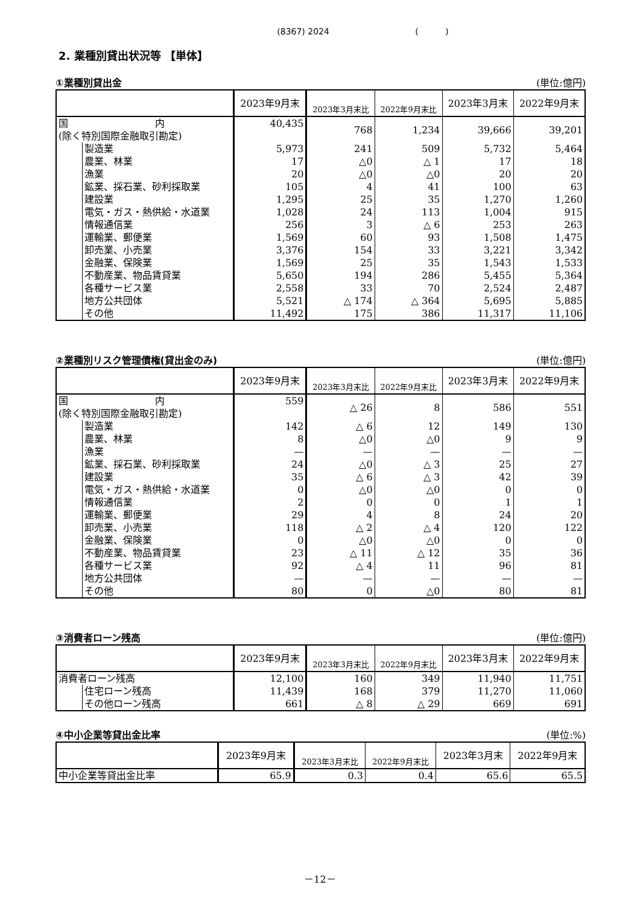(8367) 2024 ( )
2. 業種別貸出状況等 【単体】
①業種別貸出金 (単位:億円)
| | | 2023年9月末 | 2023年3月末比 | 2022年9月末比 | 2023年3月末 | 2022年9月末 |
| --- | --- | --- | --- | --- | --- | --- |
| 国 内 (除く特別国際金融取引勘定) | | 40,435 | 768 | 1,234 | 39,666 | 39,201 |
| | 製造業 | 5,973 | 241 | 509 | 5,732 | 5,464 |
| | 農業、林業 | 17 | △0 | △ 1 | 17 | 18 |
| | 漁業 | 20 | △0 | △0 | 20 | 20 |
| | 鉱業、採石業、砂利採取業 | 105 | 4 | 41 | 100 | 63 |
| | 建設業 | 1,295 | 25 | 35 | 1,270 | 1,260 |
| | 電気・ガス・熱供給・水道業 | 1,028 | 24 | 113 | 1,004 | 915 |
| | 情報通信業 | 256 | 3 | △ 6 | 253 | 263 |
| | 運輸業、郵便業 | 1,569 | 60 | 93 | 1,508 | 1,475 |
| | 卸売業、小売業 | 3,376 | 154 | 33 | 3,221 | 3,342 |
| | 金融業、保険業 | 1,569 | 25 | 35 | 1,543 | 1,533 |
| | 不動産業、物品賃貸業 | 5,650 | 194 | 286 | 5,455 | 5,364 |
| | 各種サービス業 | 2,558 | 33 | 70 | 2,524 | 2,487 |
| | 地方公共団体 | 5,521 | △ 174 | △ 364 | 5,695 | 5,885 |
| | その他 | 11,492 | 175 | 386 | 11,317 | 11,106 |
②業種別リスク管理債権(貸出金のみ) (単位:億円)
| | | 2023年9月末 | 2023年3月末比 | 2022年9月末比 | 2023年3月末 | 2022年9月末 |
| --- | --- | --- | --- | --- | --- | --- |
| 国 内 (除く特別国際金融取引勘定) | | 559 | △ 26 | 8 | 586 | 551 |
| | 製造業 | 142 | △ 6 | 12 | 149 | 130 |
| | 農業、林業 | 8 | △0 | △0 | 9 | 9 |
| | 漁業 | — | — | — | — | — |
| | 鉱業、採石業、砂利採取業 | 24 | △0 | △ 3 | 25 | 27 |
| | 建設業 | 35 | △ 6 | △ 3 | 42 | 39 |
| | 電気・ガス・熱供給・水道業 | 0 | △0 | △0 | 0 | 0 |
| | 情報通信業 | 2 | 0 | 0 | 1 | 1 |
| | 運輸業、郵便業 | 29 | 4 | 8 | 24 | 20 |
| | 卸売業、小売業 | 118 | △ 2 | △ 4 | 120 | 122 |
| | 金融業、保険業 | 0 | △0 | △0 | 0 | 0 |
| | 不動産業、物品賃貸業 | 23 | △ 11 | △ 12 | 35 | 36 |
| | 各種サービス業 | 92 | △ 4 | 11 | 96 | 81 |
| | 地方公共団体 | — | — | — | — | — |
| | その他 | 80 | 0 | △0 | 80 | 81 |
③消費者ローン残高 (単位:億円)
| | | 2023年9月末 | 2023年3月末比 | 2022年9月末比 | 2023年3月末 | 2022年9月末 |
| --- | --- | --- | --- | --- | --- | --- |
| 消費者ローン残高 | | 12,100 | 160 | 349 | 11,940 | 11,751 |
| | 住宅ローン残高 | 11,439 | 168 | 379 | 11,270 | 11,060 |
| | その他ローン残高 | 661 | △ 8 | △ 29 | 669 | 691 |
④中小企業等貸出金比率 (単位:%)
| | 2023年9月末 | 2023年3月末比 | 2022年9月末比 | 2023年3月末 | 2022年9月末 |
| --- | --- | --- | --- | --- | --- |
| 中小企業等貸出金比率 | 65.9 | 0.3 | 0.4 | 65.6 | 65.5 |
－12－